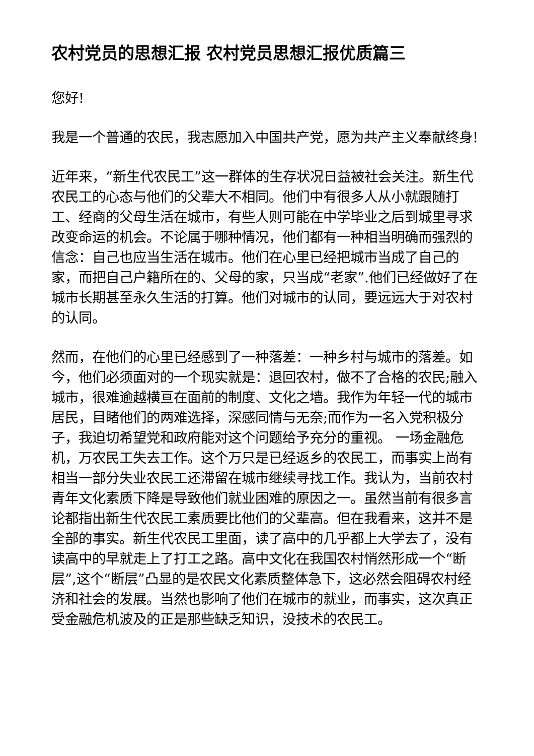农村党员的思想汇报 农村党员思想汇报优质篇三
您好!
我是一个普通的农民，我志愿加入中国共产党，愿为共产主义奉献终身!
近年来，“新生代农民工”这一群体的生存状况日益被社会关注。新生代农民工的心态与他们的父辈大不相同。他们中有很多人从小就跟随打工、经商的父母生活在城市，有些人则可能在中学毕业之后到城里寻求改变命运的机会。不论属于哪种情况，他们都有一种相当明确而强烈的信念：自己也应当生活在城市。他们在心里已经把城市当成了自己的家，而把自己户籍所在的、父母的家，只当成“老家”.他们已经做好了在城市长期甚至永久生活的打算。他们对城市的认同，要远远大于对农村的认同。
然而，在他们的心里已经感到了一种落差：一种乡村与城市的落差。如今，他们必须面对的一个现实就是：退回农村，做不了合格的农民;融入城市，很难逾越横亘在面前的制度、文化之墙。我作为年轻一代的城市居民，目睹他们的两难选择，深感同情与无奈;而作为一名入党积极分子，我迫切希望党和政府能对这个问题给予充分的重视。 一场金融危机，万农民工失去工作。这个万只是已经返乡的农民工，而事实上尚有相当一部分失业农民工还滞留在城市继续寻找工作。我认为，当前农村青年文化素质下降是导致他们就业困难的原因之一。虽然当前有很多言论都指出新生代农民工素质要比他们的父辈高。但在我看来，这并不是全部的事实。新生代农民工里面，读了高中的几乎都上大学去了，没有读高中的早就走上了打工之路。高中文化在我国农村悄然形成一个“断层”,这个“断层”凸显的是农民文化素质整体急下，这必然会阻碍农村经济和社会的发展。当然也影响了他们在城市的就业，而事实，这次真正受金融危机波及的正是那些缺乏知识，没技术的农民工。